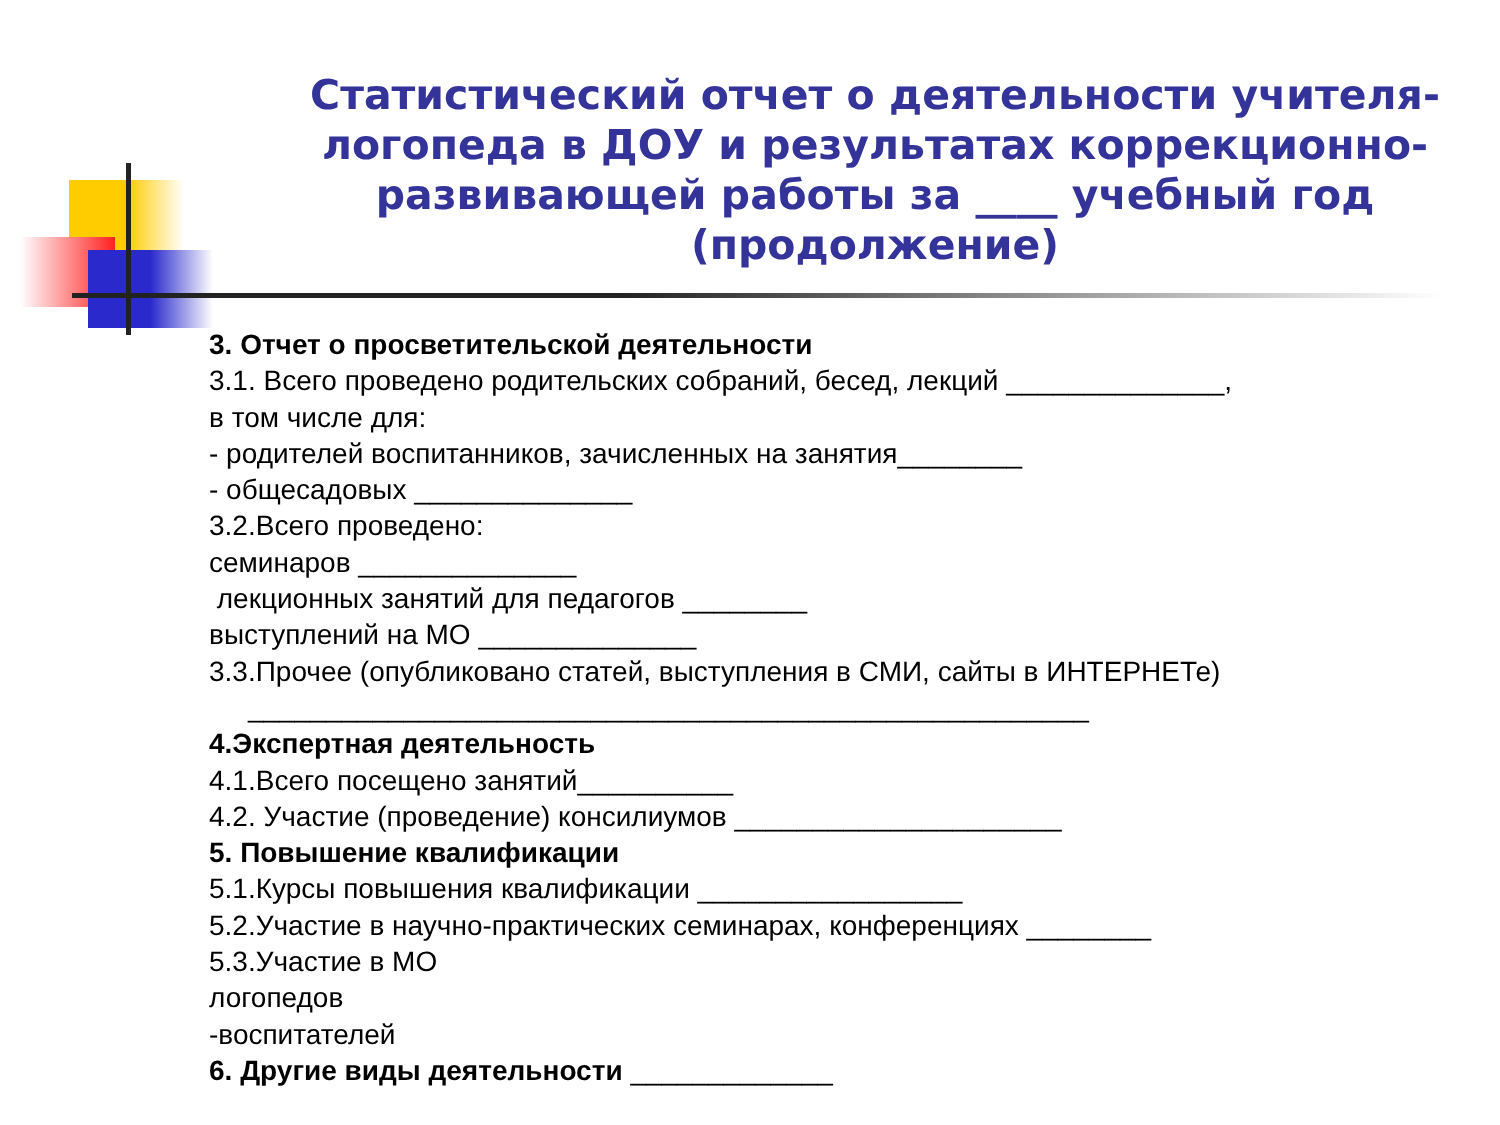Статистический отчет о деятельности учителя-логопеда в ДОУ и результатах коррекционно-развивающей работы за ____ учебный год (продолжение)
3. Отчет о просветительской деятельности
3.1. Всего проведено родительских собраний, бесед, лекций ______________,
в том числе для:
- родителей воспитанников, зачисленных на занятия________
- общесадовых ______________
3.2.Всего проведено:
семинаров ______________
лекционных занятий для педагогов ________
выступлений на МО ______________
3.3.Прочее (опубликовано статей, выступления в СМИ, сайты в ИНТЕРНЕТе)
______________________________________________________
4.Экспертная деятельность
4.1.Всего посещено занятий__________
4.2. Участие (проведение) консилиумов _____________________
5. Повышение квалификации
5.1.Курсы повышения квалификации _________________
5.2.Участие в научно-практических семинарах, конференциях ________
5.3.Участие в МО
логопедов
-воспитателей
6. Другие виды деятельности _____________